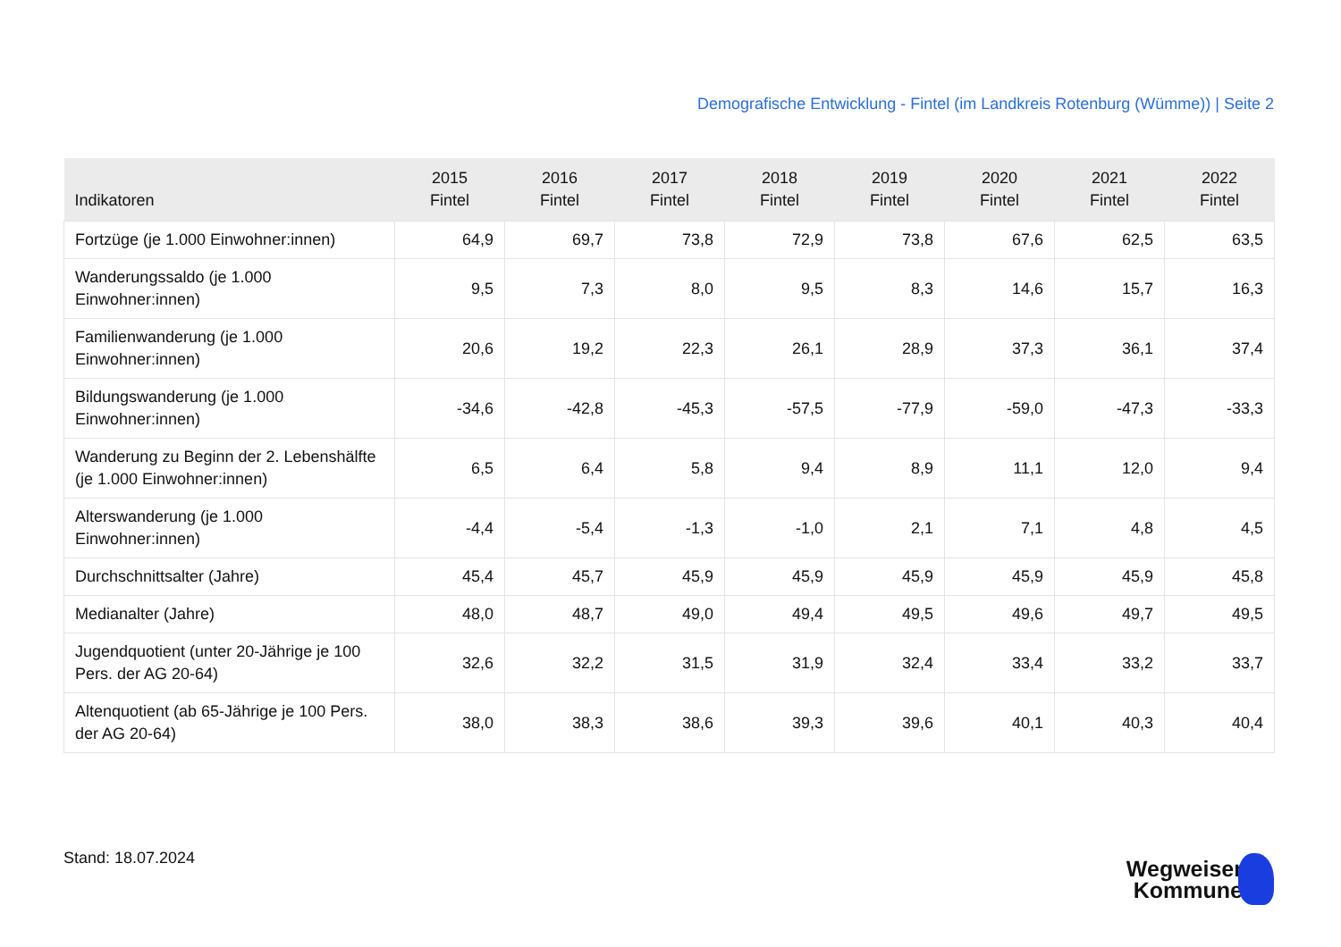Demografische Entwicklung - Fintel (im Landkreis Rotenburg (Wümme)) | Seite 2
| Indikatoren | 2015 Fintel | 2016 Fintel | 2017 Fintel | 2018 Fintel | 2019 Fintel | 2020 Fintel | 2021 Fintel | 2022 Fintel |
| --- | --- | --- | --- | --- | --- | --- | --- | --- |
| Fortzüge (je 1.000 Einwohner:innen) | 64,9 | 69,7 | 73,8 | 72,9 | 73,8 | 67,6 | 62,5 | 63,5 |
| Wanderungssaldo (je 1.000 Einwohner:innen) | 9,5 | 7,3 | 8,0 | 9,5 | 8,3 | 14,6 | 15,7 | 16,3 |
| Familienwanderung (je 1.000 Einwohner:innen) | 20,6 | 19,2 | 22,3 | 26,1 | 28,9 | 37,3 | 36,1 | 37,4 |
| Bildungswanderung (je 1.000 Einwohner:innen) | -34,6 | -42,8 | -45,3 | -57,5 | -77,9 | -59,0 | -47,3 | -33,3 |
| Wanderung zu Beginn der 2. Lebenshälfte (je 1.000 Einwohner:innen) | 6,5 | 6,4 | 5,8 | 9,4 | 8,9 | 11,1 | 12,0 | 9,4 |
| Alterswanderung (je 1.000 Einwohner:innen) | -4,4 | -5,4 | -1,3 | -1,0 | 2,1 | 7,1 | 4,8 | 4,5 |
| Durchschnittsalter (Jahre) | 45,4 | 45,7 | 45,9 | 45,9 | 45,9 | 45,9 | 45,9 | 45,8 |
| Medianalter (Jahre) | 48,0 | 48,7 | 49,0 | 49,4 | 49,5 | 49,6 | 49,7 | 49,5 |
| Jugendquotient (unter 20-Jährige je 100 Pers. der AG 20-64) | 32,6 | 32,2 | 31,5 | 31,9 | 32,4 | 33,4 | 33,2 | 33,7 |
| Altenquotient (ab 65-Jährige je 100 Pers. der AG 20-64) | 38,0 | 38,3 | 38,6 | 39,3 | 39,6 | 40,1 | 40,3 | 40,4 |
Stand: 18.07.2024
Wegweiser
Kommune